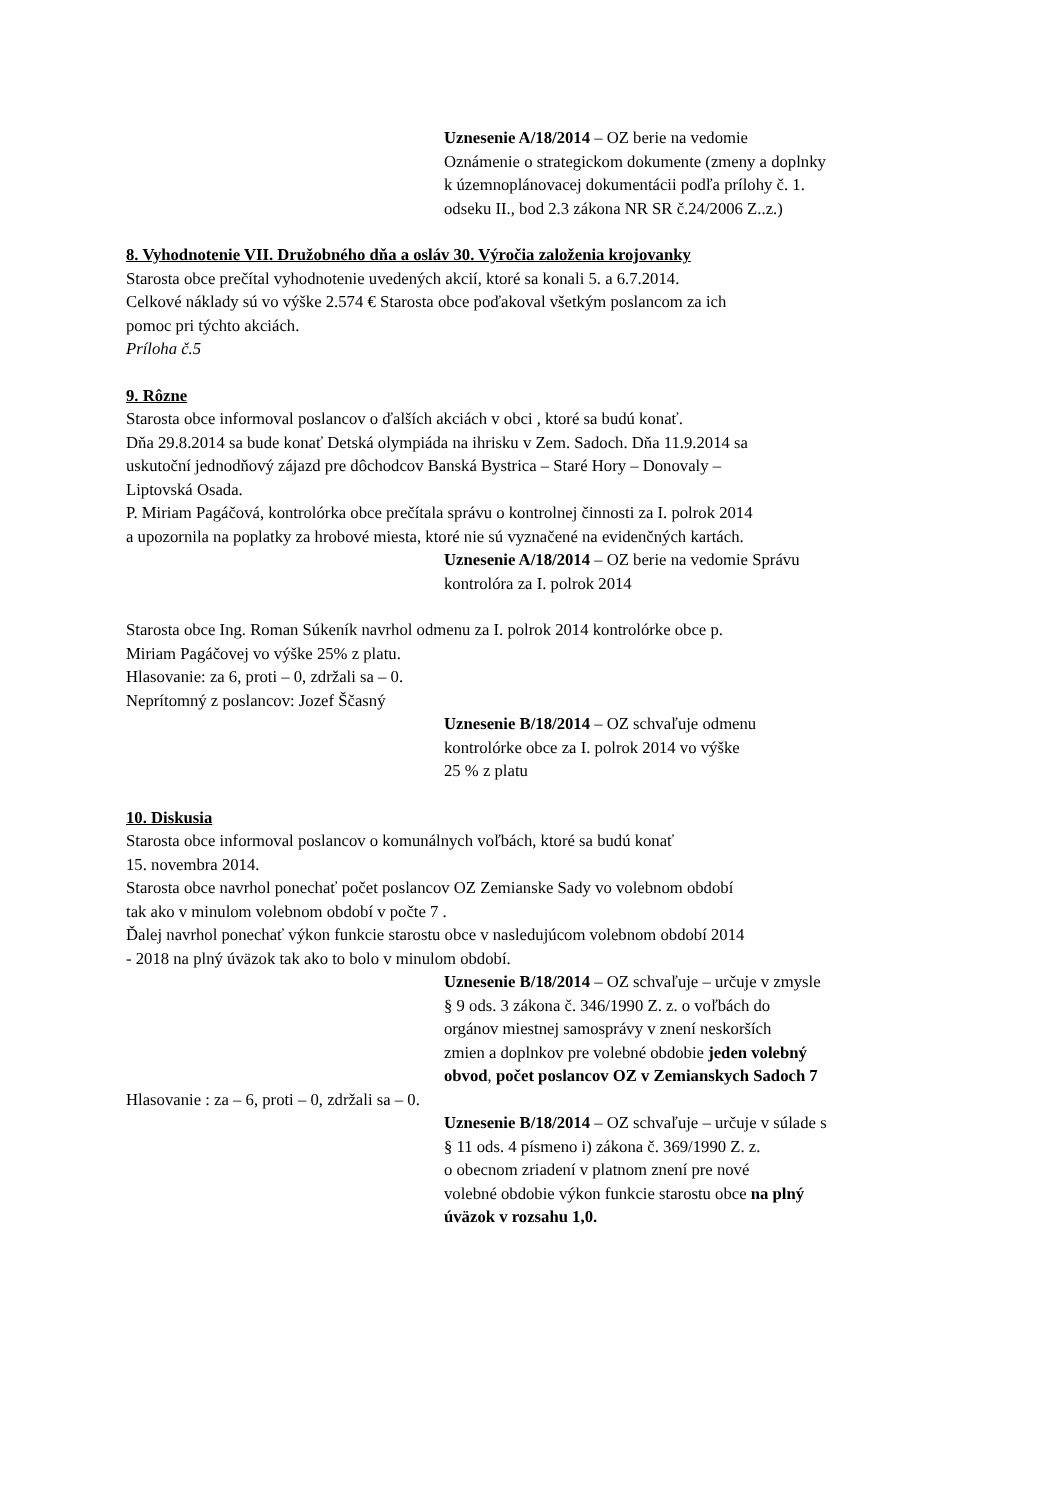Uznesenie A/18/2014 – OZ berie na vedomie
Oznámenie o strategickom dokumente (zmeny a doplnky
k územnoplánovacej dokumentácii podľa prílohy č. 1.
odseku II., bod 2.3 zákona NR SR č.24/2006 Z..z.)
8. Vyhodnotenie VII. Družobného dňa a osláv 30. Výročia založenia krojovanky
Starosta obce prečítal vyhodnotenie uvedených akcií, ktoré sa konali 5. a 6.7.2014.
Celkové náklady sú vo výške 2.574 € Starosta obce poďakoval všetkým poslancom za ich
pomoc pri týchto akciách.
Príloha č.5
9. Rôzne
Starosta obce informoval poslancov o ďalších akciách v obci , ktoré sa budú konať.
Dňa 29.8.2014 sa bude konať Detská olympiáda na ihrisku v Zem. Sadoch. Dňa 11.9.2014 sa
uskutoční jednodňový zájazd pre dôchodcov Banská Bystrica – Staré Hory – Donovaly –
Liptovská Osada.
P. Miriam Pagáčová, kontrolórka obce prečítala správu o kontrolnej činnosti za I. polrok 2014
a upozornila na poplatky za hrobové miesta, ktoré nie sú vyznačené na evidenčných kartách.
Uznesenie A/18/2014 – OZ berie na vedomie Správu
kontrolóra za I. polrok 2014
Starosta obce Ing. Roman Súkeník navrhol odmenu za I. polrok 2014 kontrolórke obce p.
Miriam Pagáčovej vo výške 25% z platu.
Hlasovanie: za 6, proti – 0, zdržali sa – 0.
Neprítomný z poslancov: Jozef Ščasný
Uznesenie B/18/2014 – OZ schvaľuje odmenu
kontrolórke obce za I. polrok 2014 vo výške
25 % z platu
10. Diskusia
Starosta obce informoval poslancov o komunálnych voľbách, ktoré sa budú konať
15. novembra 2014.
Starosta obce navrhol ponechať počet poslancov OZ Zemianske Sady vo volebnom období
tak ako v minulom volebnom období v počte 7 .
Ďalej navrhol ponechať výkon funkcie starostu obce v nasledujúcom volebnom období 2014
- 2018 na plný úväzok tak ako to bolo v minulom období.
Uznesenie B/18/2014 – OZ schvaľuje – určuje v zmysle
§ 9 ods. 3 zákona č. 346/1990 Z. z. o voľbách do
orgánov miestnej samosprávy v znení neskorších
zmien a doplnkov pre volebné obdobie jeden volebný
obvod, počet poslancov OZ v Zemianskych Sadoch 7
Hlasovanie : za – 6, proti – 0, zdržali sa – 0.
Uznesenie B/18/2014 – OZ schvaľuje – určuje v súlade s
§ 11 ods. 4 písmeno i) zákona č. 369/1990 Z. z.
o obecnom zriadení v platnom znení pre nové
volebné obdobie výkon funkcie starostu obce na plný
úväzok v rozsahu 1,0.